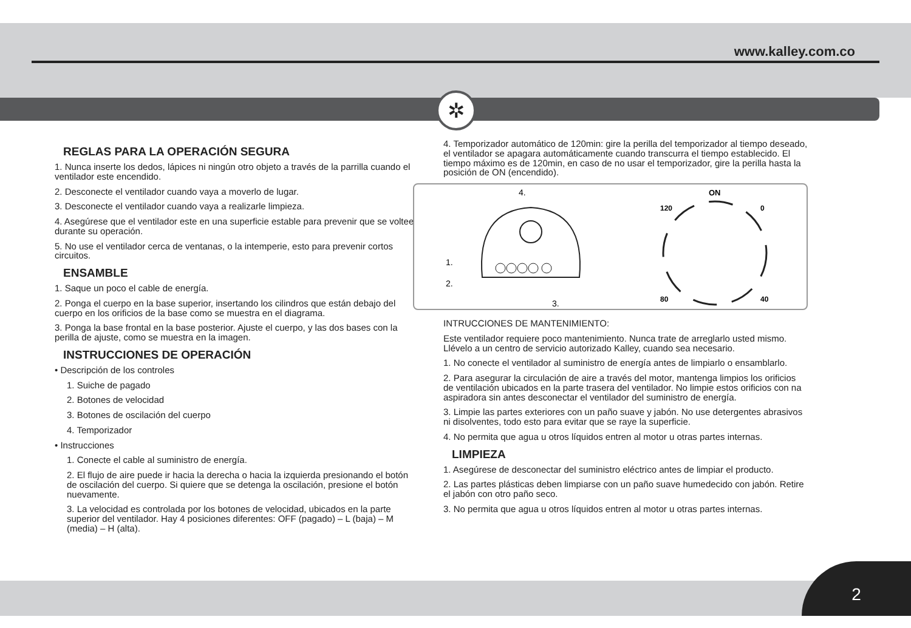www.kalley.com.co
✲
REGLAS PARA LA OPERACIÓN SEGURA
1. Nunca inserte los dedos, lápices ni ningún otro objeto a través de la parrilla cuando el ventilador este encendido.
2. Desconecte el ventilador cuando vaya a moverlo de lugar.
3. Desconecte el ventilador cuando vaya a realizarle limpieza.
4. Asegúrese que el ventilador este en una superficie estable para prevenir que se voltee durante su operación.
5. No use el ventilador cerca de ventanas, o la intemperie, esto para prevenir cortos circuitos.
ENSAMBLE
1. Saque un poco el cable de energía.
2. Ponga el cuerpo en la base superior, insertando los cilindros que están debajo del cuerpo en los orificios de la base como se muestra en el diagrama.
3. Ponga la base frontal en la base posterior. Ajuste el cuerpo, y las dos bases con la perilla de ajuste, como se muestra en la imagen.
INSTRUCCIONES DE OPERACIÓN
• Descripción de los controles
1. Suiche de pagado
2. Botones de velocidad
3. Botones de oscilación del cuerpo
4. Temporizador
• Instrucciones
1. Conecte el cable al suministro de energía.
2. El flujo de aire puede ir hacia la derecha o hacia la izquierda presionando el botón de oscilación del cuerpo. Si quiere que se detenga la oscilación, presione el botón nuevamente.
3. La velocidad es controlada por los botones de velocidad, ubicados en la parte superior del ventilador. Hay 4 posiciones diferentes: OFF (pagado) – L (baja) – M (media) – H (alta).
4. Temporizador automático de 120min: gire la perilla del temporizador al tiempo deseado, el ventilador se apagara automáticamente cuando transcurra el tiempo establecido. El tiempo máximo es de 120min, en caso de no usar el temporizador, gire la perilla hasta la posición de ON (encendido).
4.
1.
2.
3.
ON
120
0
80
40
INTRUCCIONES DE MANTENIMIENTO:
Este ventilador requiere poco mantenimiento. Nunca trate de arreglarlo usted mismo. Llévelo a un centro de servicio autorizado Kalley, cuando sea necesario.
1. No conecte el ventilador al suministro de energía antes de limpiarlo o ensamblarlo.
2. Para asegurar la circulación de aire a través del motor, mantenga limpios los orificios de ventilación ubicados en la parte trasera del ventilador. No limpie estos orificios con na aspiradora sin antes desconectar el ventilador del suministro de energía.
3. Limpie las partes exteriores con un paño suave y jabón. No use detergentes abrasivos ni disolventes, todo esto para evitar que se raye la superficie.
4. No permita que agua u otros líquidos entren al motor u otras partes internas.
LIMPIEZA
1. Asegúrese de desconectar del suministro eléctrico antes de limpiar el producto.
2. Las partes plásticas deben limpiarse con un paño suave humedecido con jabón. Retire el jabón con otro paño seco.
3. No permita que agua u otros líquidos entren al motor u otras partes internas.
2